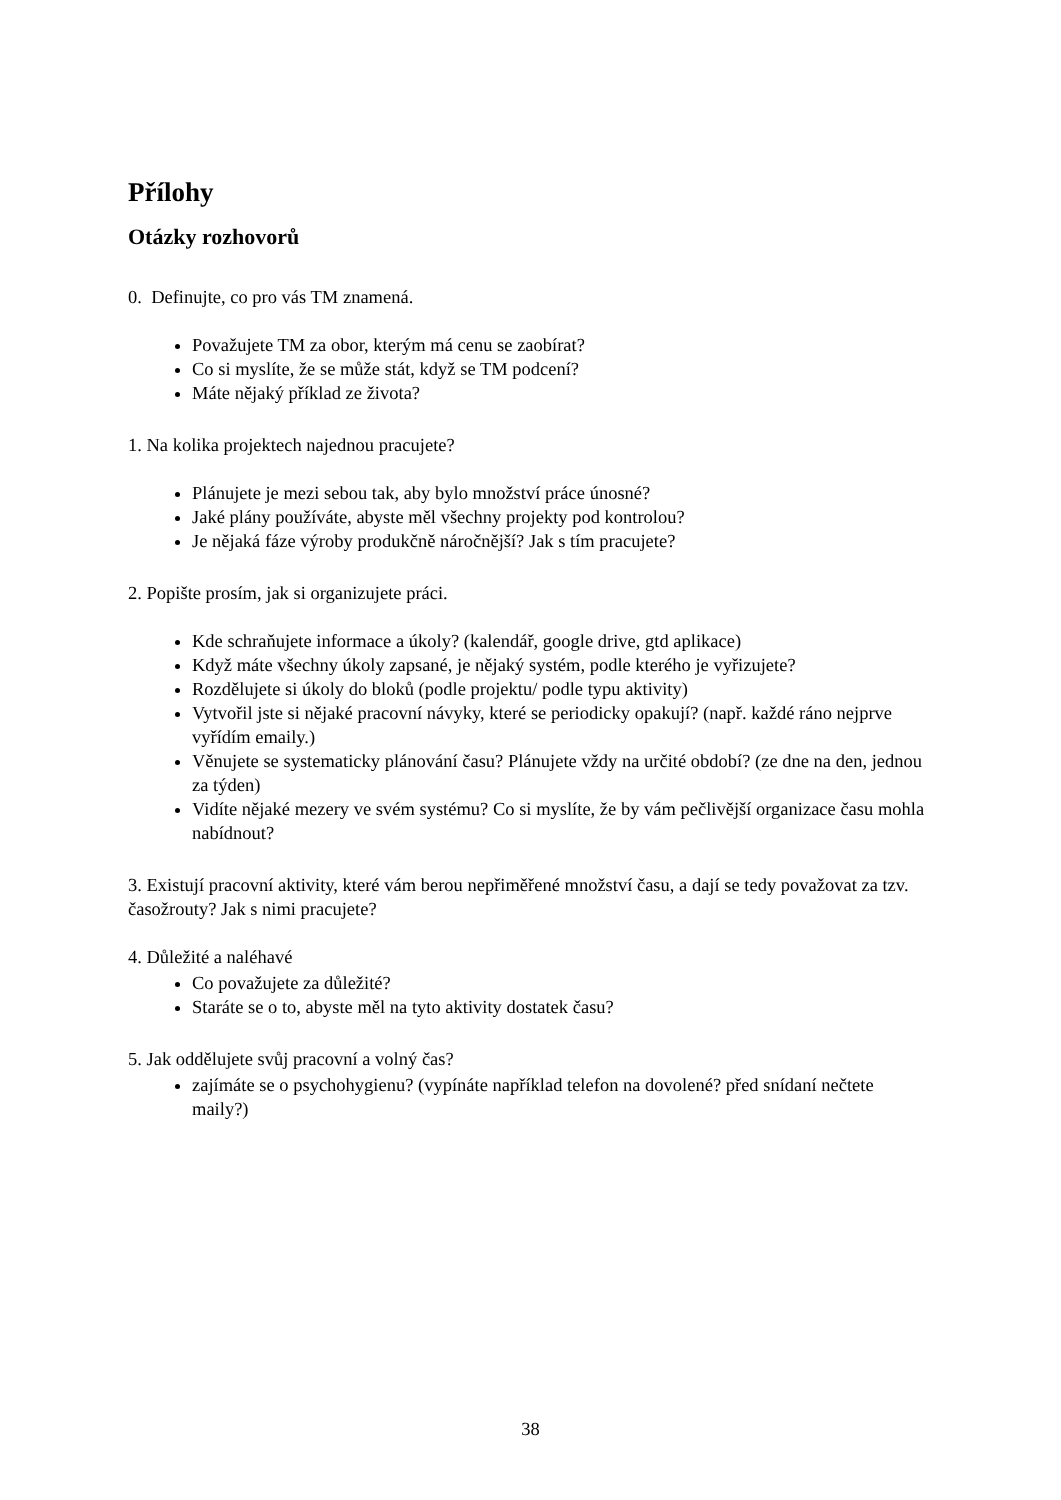Přílohy
Otázky rozhovorů
0. Definujte, co pro vás TM znamená.
Považujete TM za obor, kterým má cenu se zaobírat?
Co si myslíte, že se může stát, když se TM podcení?
Máte nějaký příklad ze života?
1. Na kolika projektech najednou pracujete?
Plánujete je mezi sebou tak, aby bylo množství práce únosné?
Jaké plány používáte, abyste měl všechny projekty pod kontrolou?
Je nějaká fáze výroby produkčně náročnější? Jak s tím pracujete?
2. Popište prosím, jak si organizujete práci.
Kde schraňujete informace a úkoly? (kalendář, google drive, gtd aplikace)
Když máte všechny úkoly zapsané, je nějaký systém, podle kterého je vyřizujete?
Rozdělujete si úkoly do bloků (podle projektu/ podle typu aktivity)
Vytvořil jste si nějaké pracovní návyky, které se periodicky opakují? (např. každé ráno nejprve vyřídím emaily.)
Věnujete se systematicky plánování času? Plánujete vždy na určité období? (ze dne na den, jednou za týden)
Vidíte nějaké mezery ve svém systému? Co si myslíte, že by vám pečlivější organizace času mohla nabídnout?
3. Existují pracovní aktivity, které vám berou nepřiměřené množství času, a dají se tedy považovat za tzv. časožrouty? Jak s nimi pracujete?
4. Důležité a naléhavé
Co považujete za důležité?
Staráte se o to, abyste měl na tyto aktivity dostatek času?
5. Jak oddělujete svůj pracovní a volný čas?
zajímáte se o psychohygienu? (vypínáte například telefon na dovolené? před snídaní nečtete maily?)
38